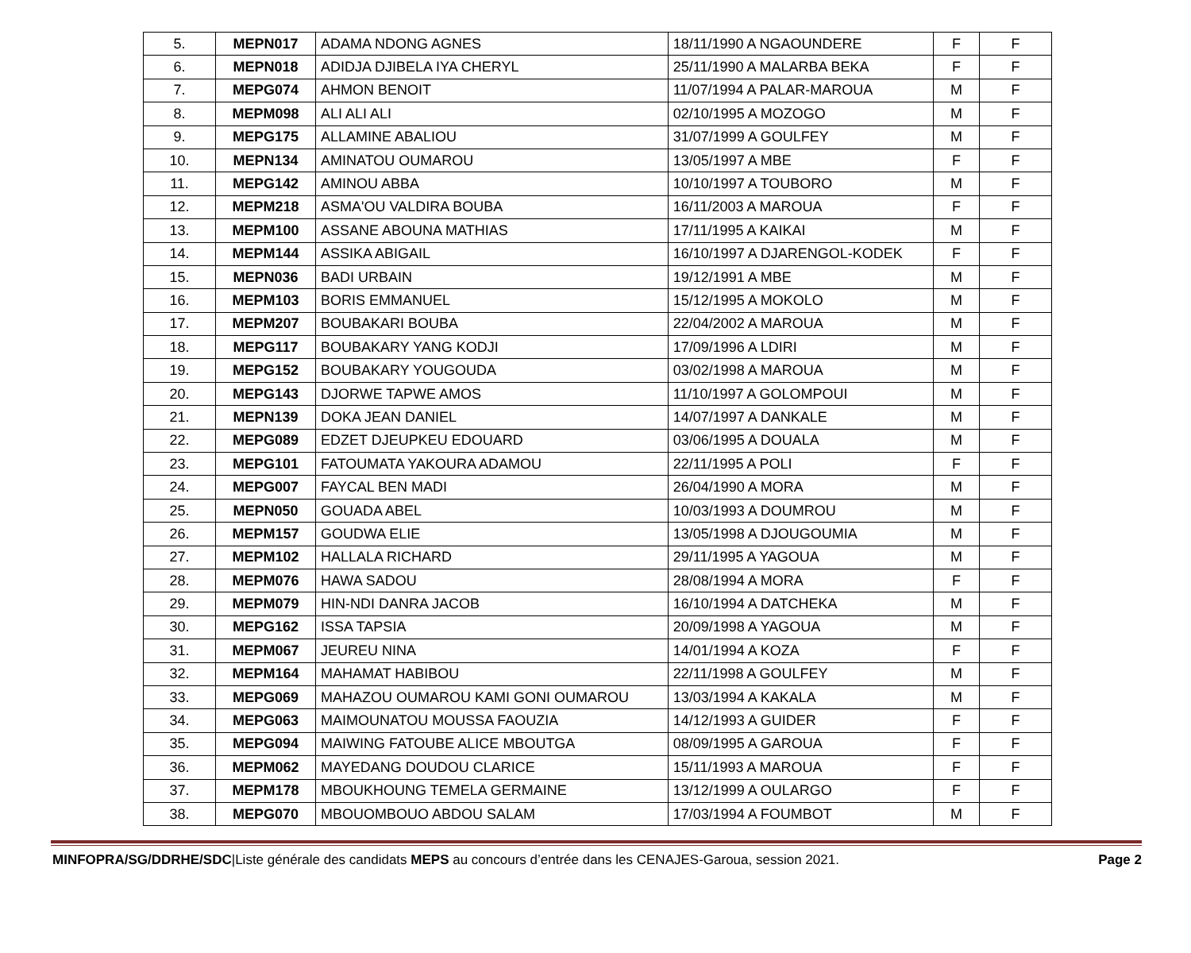| 5. | MEPN017 | ADAMA NDONG AGNES | 18/11/1990 A NGAOUNDERE | F | F |
| 6. | MEPN018 | ADIDJA DJIBELA IYA CHERYL | 25/11/1990 A MALARBA BEKA | F | F |
| 7. | MEPG074 | AHMON BENOIT | 11/07/1994 A PALAR-MAROUA | M | F |
| 8. | MEPM098 | ALI ALI ALI | 02/10/1995 A MOZOGO | M | F |
| 9. | MEPG175 | ALLAMINE ABALIOU | 31/07/1999 A GOULFEY | M | F |
| 10. | MEPN134 | AMINATOU OUMAROU | 13/05/1997 A MBE | F | F |
| 11. | MEPG142 | AMINOU ABBA | 10/10/1997 A TOUBORO | M | F |
| 12. | MEPM218 | ASMA'OU VALDIRA BOUBA | 16/11/2003 A MAROUA | F | F |
| 13. | MEPM100 | ASSANE ABOUNA MATHIAS | 17/11/1995 A KAIKAI | M | F |
| 14. | MEPM144 | ASSIKA ABIGAIL | 16/10/1997 A DJARENGOL-KODEK | F | F |
| 15. | MEPN036 | BADI URBAIN | 19/12/1991 A MBE | M | F |
| 16. | MEPM103 | BORIS EMMANUEL | 15/12/1995 A MOKOLO | M | F |
| 17. | MEPM207 | BOUBAKARI BOUBA | 22/04/2002 A MAROUA | M | F |
| 18. | MEPG117 | BOUBAKARY YANG KODJI | 17/09/1996 A LDIRI | M | F |
| 19. | MEPG152 | BOUBAKARY YOUGOUDA | 03/02/1998 A MAROUA | M | F |
| 20. | MEPG143 | DJORWE TAPWE AMOS | 11/10/1997 A GOLOMPOUI | M | F |
| 21. | MEPN139 | DOKA JEAN DANIEL | 14/07/1997 A DANKALE | M | F |
| 22. | MEPG089 | EDZET DJEUPKEU EDOUARD | 03/06/1995 A DOUALA | M | F |
| 23. | MEPG101 | FATOUMATA YAKOURA ADAMOU | 22/11/1995 A POLI | F | F |
| 24. | MEPG007 | FAYCAL BEN MADI | 26/04/1990 A MORA | M | F |
| 25. | MEPN050 | GOUADA ABEL | 10/03/1993 A DOUMROU | M | F |
| 26. | MEPM157 | GOUDWA ELIE | 13/05/1998 A DJOUGOUMIA | M | F |
| 27. | MEPM102 | HALLALA RICHARD | 29/11/1995 A YAGOUA | M | F |
| 28. | MEPM076 | HAWA SADOU | 28/08/1994 A MORA | F | F |
| 29. | MEPM079 | HIN-NDI DANRA JACOB | 16/10/1994 A DATCHEKA | M | F |
| 30. | MEPG162 | ISSA TAPSIA | 20/09/1998 A YAGOUA | M | F |
| 31. | MEPM067 | JEUREU NINA | 14/01/1994 A KOZA | F | F |
| 32. | MEPM164 | MAHAMAT HABIBOU | 22/11/1998 A GOULFEY | M | F |
| 33. | MEPG069 | MAHAZOU OUMAROU KAMI GONI OUMAROU | 13/03/1994 A KAKALA | M | F |
| 34. | MEPG063 | MAIMOUNATOU MOUSSA FAOUZIA | 14/12/1993 A GUIDER | F | F |
| 35. | MEPG094 | MAIWING FATOUBE ALICE MBOUTGA | 08/09/1995 A GAROUA | F | F |
| 36. | MEPM062 | MAYEDANG DOUDOU CLARICE | 15/11/1993 A MAROUA | F | F |
| 37. | MEPM178 | MBOUKHOUNG TEMELA GERMAINE | 13/12/1999 A OULARGO | F | F |
| 38. | MEPG070 | MBOUOMBOUO ABDOU SALAM | 17/03/1994 A FOUMBOT | M | F |
MINFOPRA/SG/DDRHE/SDC|Liste générale des candidats MEPS au concours d’entrée dans les CENAJES-Garoua, session 2021. Page 2